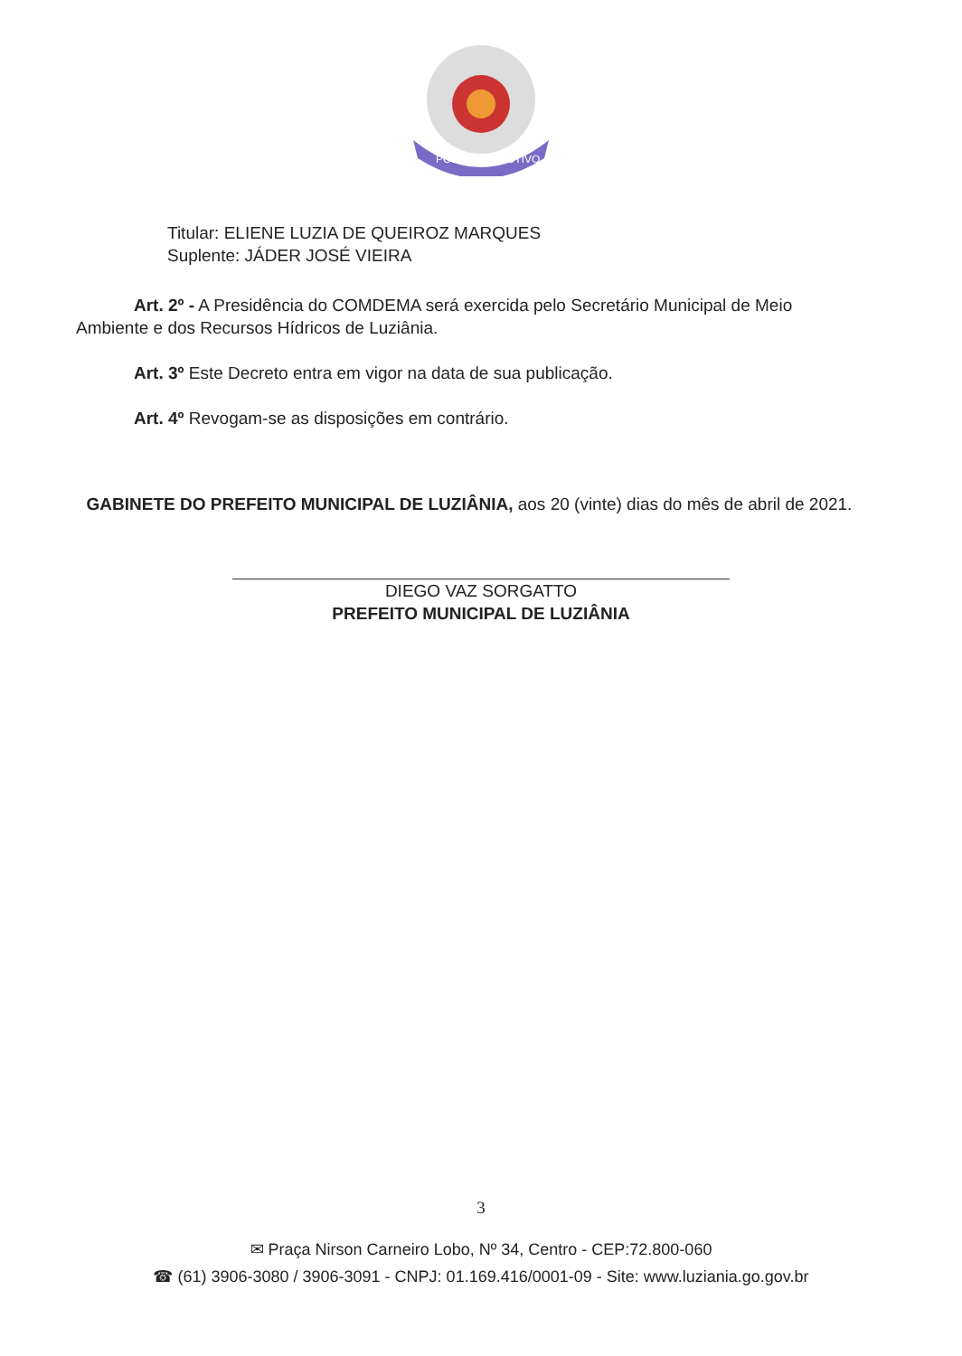PODER EXECUTIVO
Titular: ELIENE LUZIA DE QUEIROZ MARQUES
Suplente: JÁDER JOSÉ VIEIRA
Art. 2º - A Presidência do COMDEMA será exercida pelo Secretário Municipal de Meio Ambiente e dos Recursos Hídricos de Luziânia.
Art. 3º Este Decreto entra em vigor na data de sua publicação.
Art. 4º Revogam-se as disposições em contrário.
GABINETE DO PREFEITO MUNICIPAL DE LUZIÂNIA, aos 20 (vinte) dias do mês de abril de 2021.
DIEGO VAZ SORGATTO
PREFEITO MUNICIPAL DE LUZIÂNIA
3
✉ Praça Nirson Carneiro Lobo, Nº 34, Centro - CEP:72.800-060
☎ (61) 3906-3080 / 3906-3091 - CNPJ: 01.169.416/0001-09 - Site: www.luziania.go.gov.br